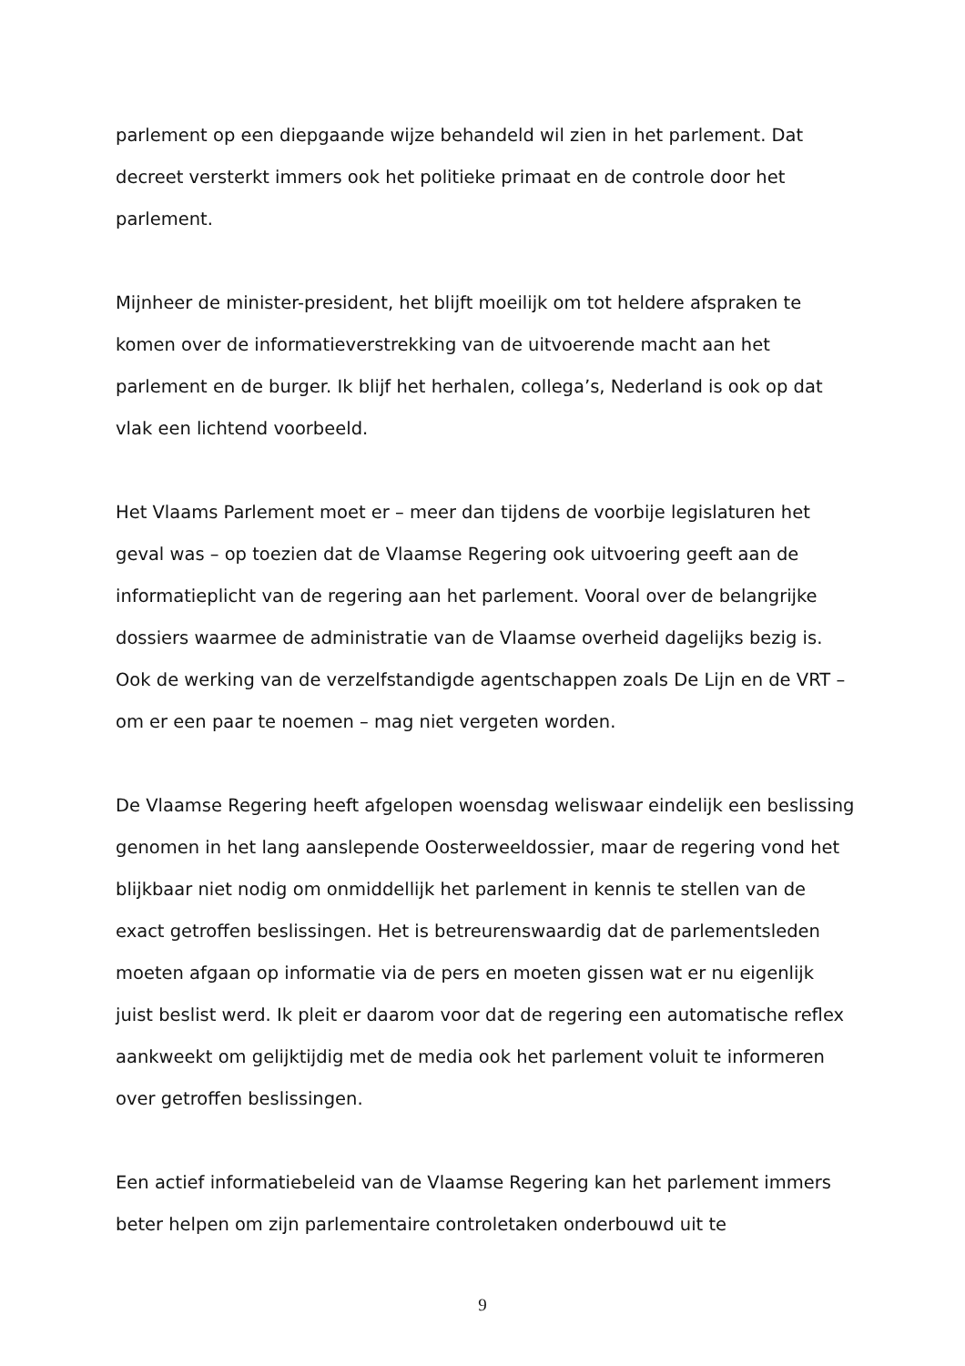parlement op een diepgaande wijze behandeld wil zien in het parlement. Dat decreet versterkt immers ook het politieke primaat en de controle door het parlement.
Mijnheer de minister-president, het blijft moeilijk om tot heldere afspraken te komen over de informatieverstrekking van de uitvoerende macht aan het parlement en de burger. Ik blijf het herhalen, collega’s, Nederland is ook op dat vlak een lichtend voorbeeld.
Het Vlaams Parlement moet er – meer dan tijdens de voorbije legislaturen het geval was – op toezien dat de Vlaamse Regering ook uitvoering geeft aan de informatieplicht van de regering aan het parlement. Vooral over de belangrijke dossiers waarmee de administratie van de Vlaamse overheid dagelijks bezig is. Ook de werking van de verzelfstandigde agentschappen zoals De Lijn en de VRT – om er een paar te noemen – mag niet vergeten worden.
De Vlaamse Regering heeft afgelopen woensdag weliswaar eindelijk een beslissing genomen in het lang aanslepende Oosterweeldossier, maar de regering vond het blijkbaar niet nodig om onmiddellijk het parlement in kennis te stellen van de exact getroffen beslissingen. Het is betreurenswaardig dat de parlementsleden moeten afgaan op informatie via de pers en moeten gissen wat er nu eigenlijk juist beslist werd. Ik pleit er daarom voor dat de regering een automatische reflex aankweekt om gelijktijdig met de media ook het parlement voluit te informeren over getroffen beslissingen.
Een actief informatiebeleid van de Vlaamse Regering kan het parlement immers beter helpen om zijn parlementaire controletaken onderbouwd uit te
9